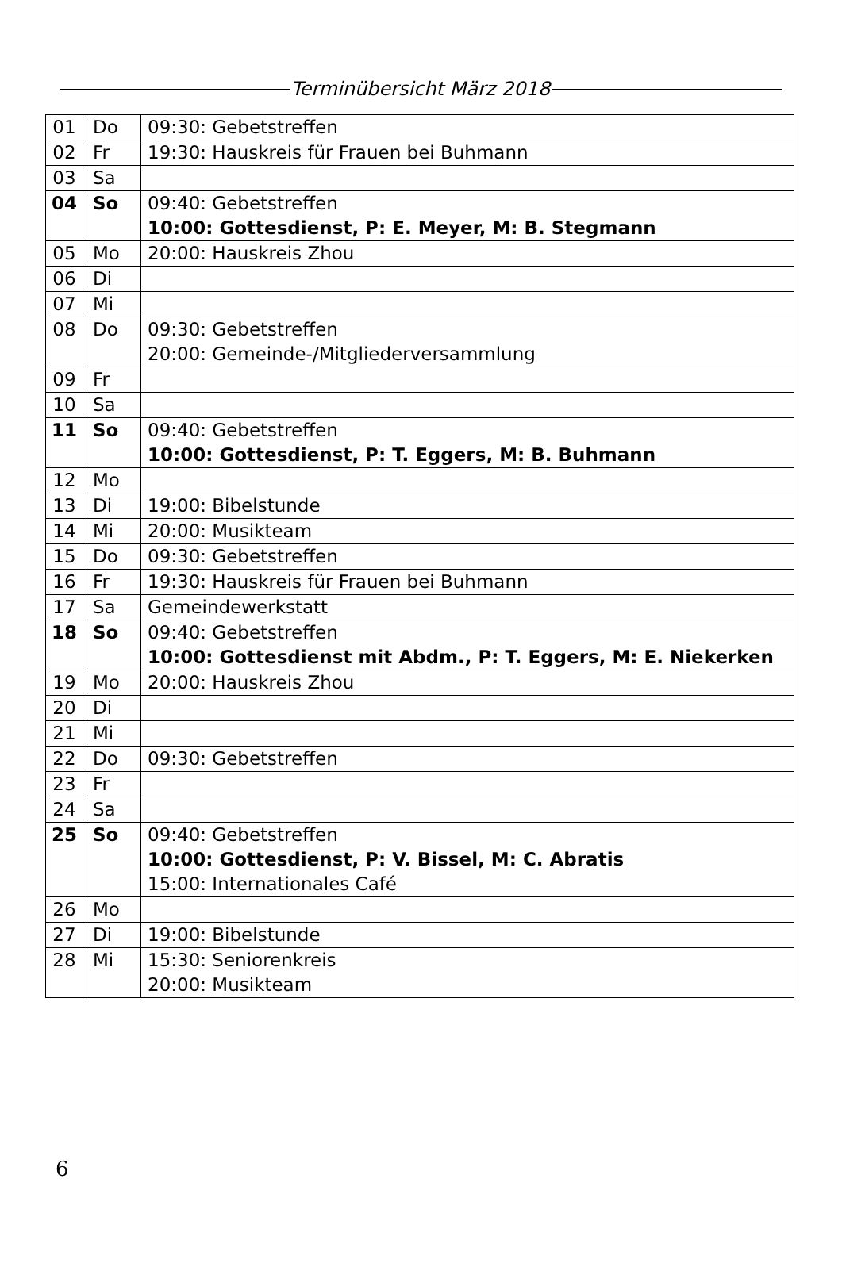Terminübersicht März 2018
| 01 | Do | 09:30: Gebetstreffen |
| 02 | Fr | 19:30: Hauskreis für Frauen bei Buhmann |
| 03 | Sa | |
| 04 | So | 09:40: Gebetstreffen 10:00: Gottesdienst, P: E. Meyer, M: B. Stegmann |
| 05 | Mo | 20:00: Hauskreis Zhou |
| 06 | Di | |
| 07 | Mi | |
| 08 | Do | 09:30: Gebetstreffen 20:00: Gemeinde-/Mitgliederversammlung |
| 09 | Fr | |
| 10 | Sa | |
| 11 | So | 09:40: Gebetstreffen 10:00: Gottesdienst, P: T. Eggers, M: B. Buhmann |
| 12 | Mo | |
| 13 | Di | 19:00: Bibelstunde |
| 14 | Mi | 20:00: Musikteam |
| 15 | Do | 09:30: Gebetstreffen |
| 16 | Fr | 19:30: Hauskreis für Frauen bei Buhmann |
| 17 | Sa | Gemeindewerkstatt |
| 18 | So | 09:40: Gebetstreffen 10:00: Gottesdienst mit Abdm., P: T. Eggers, M: E. Niekerken |
| 19 | Mo | 20:00: Hauskreis Zhou |
| 20 | Di | |
| 21 | Mi | |
| 22 | Do | 09:30: Gebetstreffen |
| 23 | Fr | |
| 24 | Sa | |
| 25 | So | 09:40: Gebetstreffen 10:00: Gottesdienst, P: V. Bissel, M: C. Abratis 15:00: Internationales Café |
| 26 | Mo | |
| 27 | Di | 19:00: Bibelstunde |
| 28 | Mi | 15:30: Seniorenkreis 20:00: Musikteam |
6